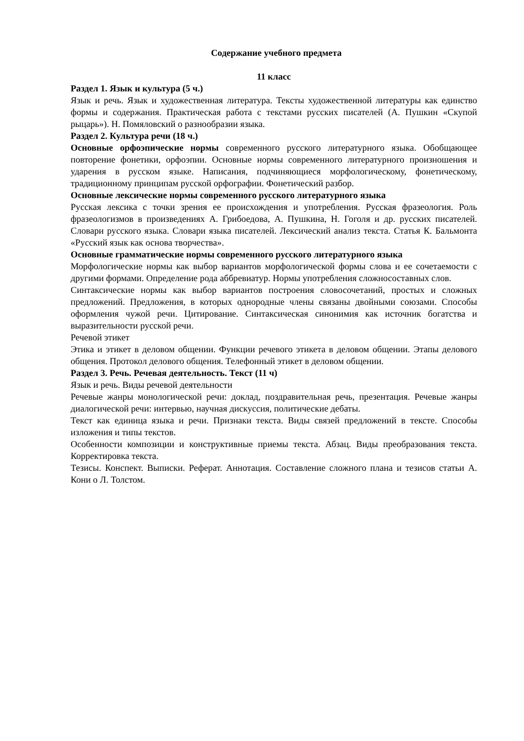Содержание учебного предмета
11 класс
Раздел 1. Язык и культура (5 ч.)
Язык и речь. Язык и художественная литература. Тексты художественной литературы как единство формы и содержания. Практическая работа с текстами русских писателей (А. Пушкин «Скупой рыцарь»). Н. Помяловский о разнообразии языка.
Раздел 2. Культура речи (18 ч.)
Основные орфоэпические нормы современного русского литературного языка. Обобщающее повторение фонетики, орфоэпии. Основные нормы современного литературного произношения и ударения в русском языке. Написания, подчиняющиеся морфологическому, фонетическому, традиционному принципам русской орфографии. Фонетический разбор.
Основные лексические нормы современного русского литературного языка
Русская лексика с точки зрения ее происхождения и употребления. Русская фразеология. Роль фразеологизмов в произведениях А. Грибоедова, А. Пушкина, Н. Гоголя и др. русских писателей. Словари русского языка. Словари языка писателей. Лексический анализ текста. Статья К. Бальмонта «Русский язык как основа творчества».
Основные грамматические нормы современного русского литературного языка
Морфологические нормы как выбор вариантов морфологической формы слова и ее сочетаемости с другими формами. Определение рода аббревиатур. Нормы употребления сложносоставных слов.
Синтаксические нормы как выбор вариантов построения словосочетаний, простых и сложных предложений. Предложения, в которых однородные члены связаны двойными союзами. Способы оформления чужой речи. Цитирование. Синтаксическая синонимия как источник богатства и выразительности русской речи.
Речевой этикет
Этика и этикет в деловом общении. Функции речевого этикета в деловом общении. Этапы делового общения. Протокол делового общения. Телефонный этикет в деловом общении.
Раздел 3. Речь. Речевая деятельность. Текст (11 ч)
Язык и речь. Виды речевой деятельности
Речевые жанры монологической речи: доклад, поздравительная речь, презентация. Речевые жанры диалогической речи: интервью, научная дискуссия, политические дебаты.
Текст как единица языка и речи. Признаки текста. Виды связей предложений в тексте. Способы изложения и типы текстов.
Особенности композиции и конструктивные приемы текста. Абзац. Виды преобразования текста. Корректировка текста.
Тезисы. Конспект. Выписки. Реферат. Аннотация. Составление сложного плана и тезисов статьи А. Кони о Л. Толстом.